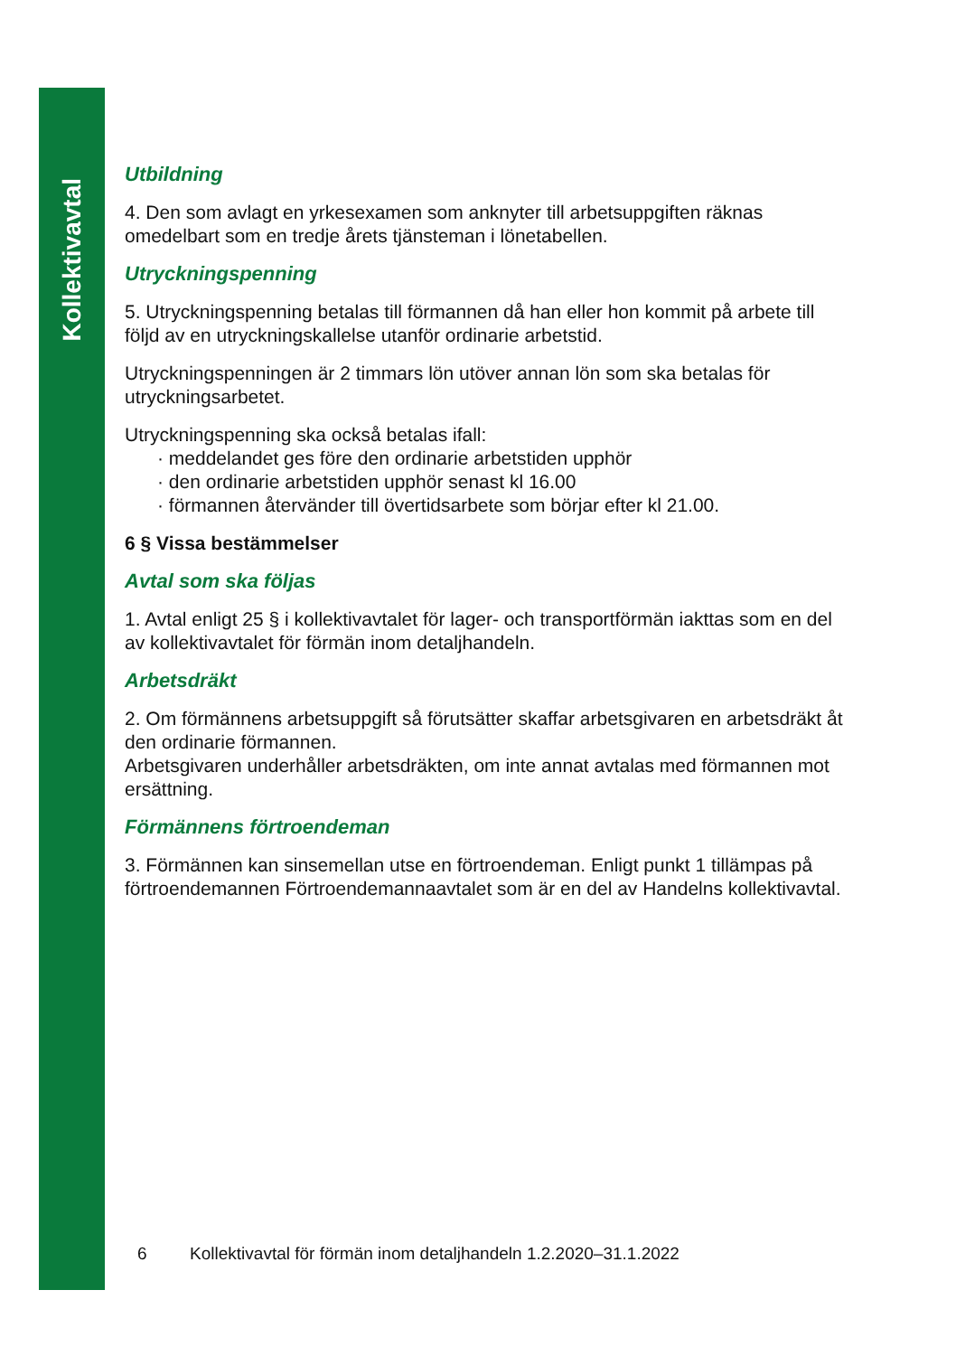Kollektivavtal
Utbildning
4. Den som avlagt en yrkesexamen som anknyter till arbetsuppgiften räknas omedelbart som en tredje årets tjänsteman i lönetabellen.
Utryckningspenning
5. Utryckningspenning betalas till förmannen då han eller hon kommit på arbete till följd av en utryckningskallelse utanför ordinarie arbetstid.
Utryckningspenningen är 2 timmars lön utöver annan lön som ska betalas för utryckningsarbetet.
Utryckningspenning ska också betalas ifall:
· meddelandet ges före den ordinarie arbetstiden upphör
· den ordinarie arbetstiden upphör senast kl 16.00
· förmannen återvänder till övertidsarbete som börjar efter kl 21.00.
6 § Vissa bestämmelser
Avtal som ska följas
1. Avtal enligt 25 § i kollektivavtalet för lager- och transportförmän iakttas som en del av kollektivavtalet för förmän inom detaljhandeln.
Arbetsdräkt
2. Om förmännens arbetsuppgift så förutsätter skaffar arbetsgivaren en arbetsdräkt åt den ordinarie förmannen.
Arbetsgivaren underhåller arbetsdräkten, om inte annat avtalas med förmannen mot ersättning.
Förmännens förtroendeman
3. Förmännen kan sinsemellan utse en förtroendeman. Enligt punkt 1 tillämpas på förtroendemannen Förtroendemannaavtalet som är en del av Handelns kollektivavtal.
6 Kollektivavtal för förmän inom detaljhandeln 1.2.2020–31.1.2022